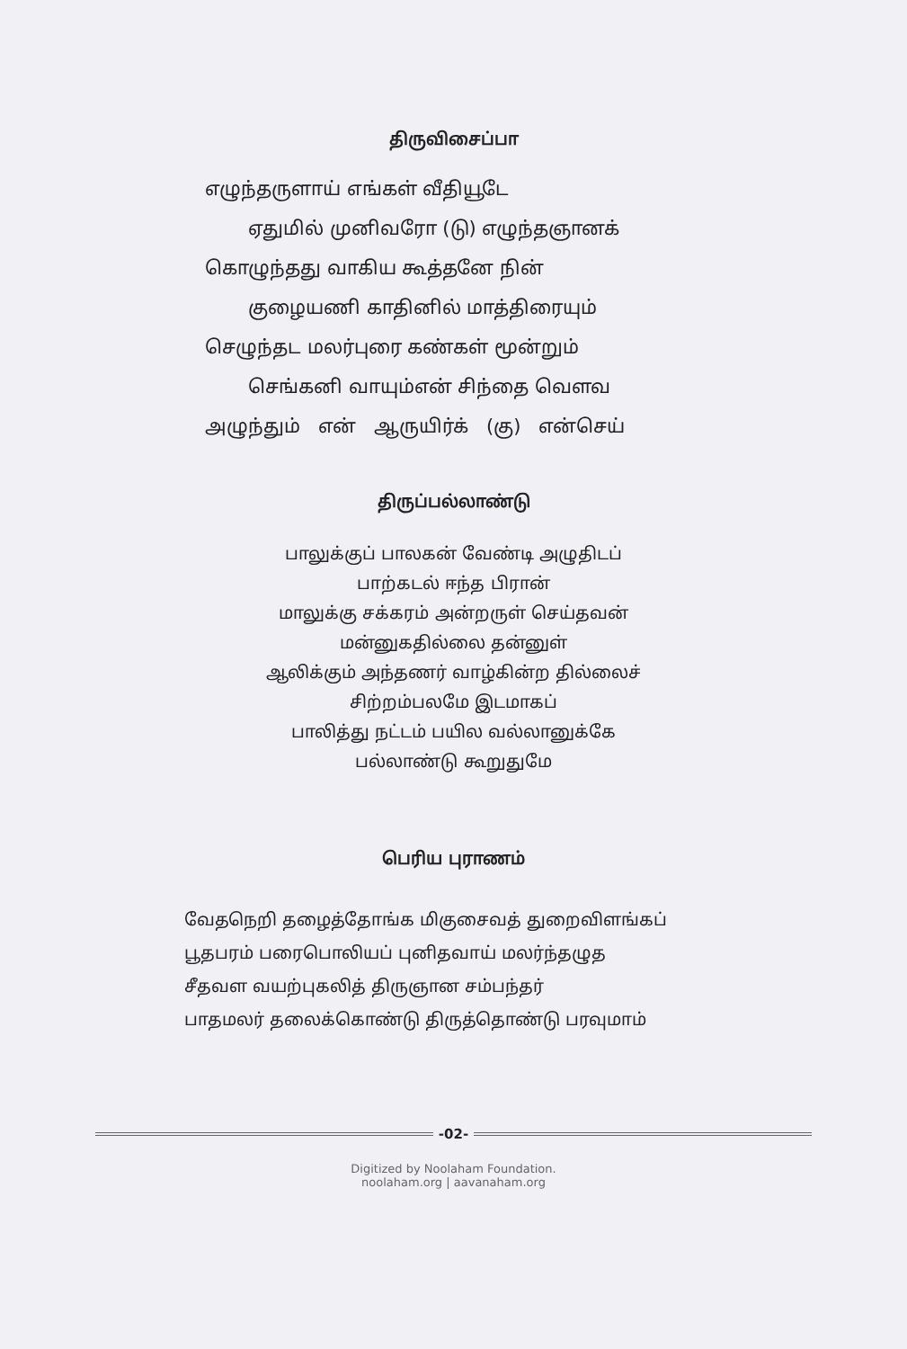திருவிசைப்பா
எழுந்தருளாய் எங்கள் வீதியூடே
ஏதுமில் முனிவரோ (டு) எழுந்தஞானக்
கொழுந்தது வாகிய கூத்தனே நின்
குழையணி காதினில் மாத்திரையும்
செழுந்தட மலர்புரை கண்கள் மூன்றும்
செங்கனி வாயும்என் சிந்தை வெளவ
அழுந்தும் என் ஆருயிர்க் (கு) என்செய்
திருப்பல்லாண்டு
பாலுக்குப் பாலகன் வேண்டி அழுதிடப்
பாற்கடல் ஈந்த பிரான்
மாலுக்கு சக்கரம் அன்றருள் செய்தவன்
மன்னுகதில்லை தன்னுள்
ஆலிக்கும் அந்தணர் வாழ்கின்ற தில்லைச்
சிற்றம்பலமே இடமாகப்
பாலித்து நட்டம் பயில வல்லானுக்கே
பல்லாண்டு கூறுதுமே
பெரிய புராணம்
வேதநெறி தழைத்தோங்க மிகுசைவத் துறைவிளங்கப்
பூதபரம் பரைபொலியப் புனிதவாய் மலர்ந்தழுத
சீதவள வயற்புகலித் திருஞான சம்பந்தர்
பாதமலர் தலைக்கொண்டு திருத்தொண்டு பரவுமாம்
-02-
Digitized by Noolaham Foundation.
noolaham.org | aavanaham.org